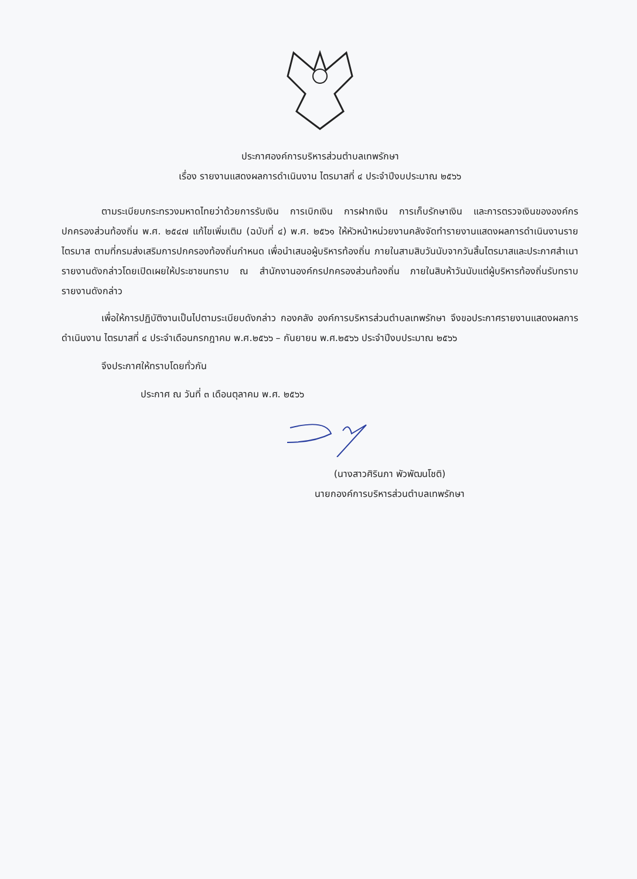ประกาศองค์การบริหารส่วนตำบลเทพรักษา
เรื่อง รายงานแสดงผลการดำเนินงาน ไตรมาสที่ ๔ ประจำปีงบประมาณ ๒๕๖๖
ตามระเบียบกระทรวงมหาดไทยว่าด้วยการรับเงิน การเบิกเงิน การฝากเงิน การเก็บรักษาเงิน และการตรวจเงินขององค์กรปกครองส่วนท้องถิ่น พ.ศ. ๒๕๔๗ แก้ไขเพิ่มเติม (ฉบับที่ ๔) พ.ศ. ๒๕๖๑ ให้หัวหน้าหน่วยงานคลังจัดทำรายงานแสดงผลการดำเนินงานรายไตรมาส ตามที่กรมส่งเสริมการปกครองท้องถิ่นกำหนด เพื่อนำเสนอผู้บริหารท้องถิ่น ภายในสามสิบวันนับจากวันสิ้นไตรมาสและประกาศสำเนารายงานดังกล่าวโดยเปิดเผยให้ประชาชนทราบ ณ สำนักงานองค์กรปกครองส่วนท้องถิ่น ภายในสิบห้าวันนับแต่ผู้บริหารท้องถิ่นรับทราบรายงานดังกล่าว
เพื่อให้การปฏิบัติงานเป็นไปตามระเบียบดังกล่าว กองคลัง องค์การบริหารส่วนตำบลเทพรักษา จึงขอประกาศรายงานแสดงผลการดำเนินงาน ไตรมาสที่ ๔ ประจำเดือนกรกฎาคม พ.ศ.๒๕๖๖ – กันยายน พ.ศ.๒๕๖๖ ประจำปีงบประมาณ ๒๕๖๖
จึงประกาศให้ทราบโดยทั่วกัน
ประกาศ ณ วันที่ ๓ เดือนตุลาคม พ.ศ. ๒๕๖๖
(นางสาวศิรินภา พัวพัฒนโชติ)
นายกองค์การบริหารส่วนตำบลเทพรักษา